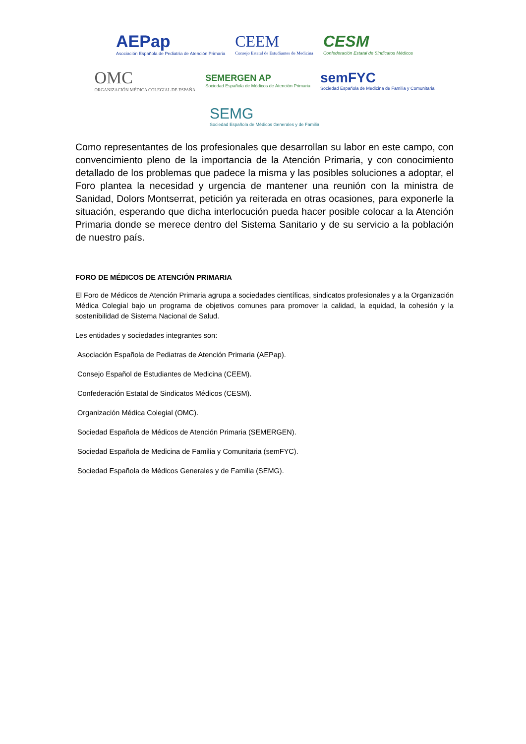AEPap Asociación Española de Pediatría de Atención Primaria CEEM Consejo Estatal de Estudiantes de Medicina CESM Confederación Estatal de Sindicatos Médicos OMC ORGANIZACIÓN MÉDICA COLEGIAL DE ESPAÑA SEMERGEN AP Sociedad Española de Médicos de Atención Primaria semFYC Sociedad Española de Medicina de Familia y Comunitaria SEMG Sociedad Española de Médicos Generales y de Familia
Como representantes de los profesionales que desarrollan su labor en este campo, con convencimiento pleno de la importancia de la Atención Primaria, y con conocimiento detallado de los problemas que padece la misma y las posibles soluciones a adoptar, el Foro plantea la necesidad y urgencia de mantener una reunión con la ministra de Sanidad, Dolors Montserrat, petición ya reiterada en otras ocasiones, para exponerle la situación, esperando que dicha interlocución pueda hacer posible colocar a la Atención Primaria donde se merece dentro del Sistema Sanitario y de su servicio a la población de nuestro país.
FORO DE MÉDICOS DE ATENCIÓN PRIMARIA
El Foro de Médicos de Atención Primaria agrupa a sociedades científicas, sindicatos profesionales y a la Organización Médica Colegial bajo un programa de objetivos comunes para promover la calidad, la equidad, la cohesión y la sostenibilidad de Sistema Nacional de Salud.
Les entidades y sociedades integrantes son:
Asociación Española de Pediatras de Atención Primaria (AEPap).
Consejo Español de Estudiantes de Medicina (CEEM).
Confederación Estatal de Sindicatos Médicos (CESM).
Organización Médica Colegial (OMC).
Sociedad Española de Médicos de Atención Primaria (SEMERGEN).
Sociedad Española de Medicina de Familia y Comunitaria (semFYC).
Sociedad Española de Médicos Generales y de Familia (SEMG).